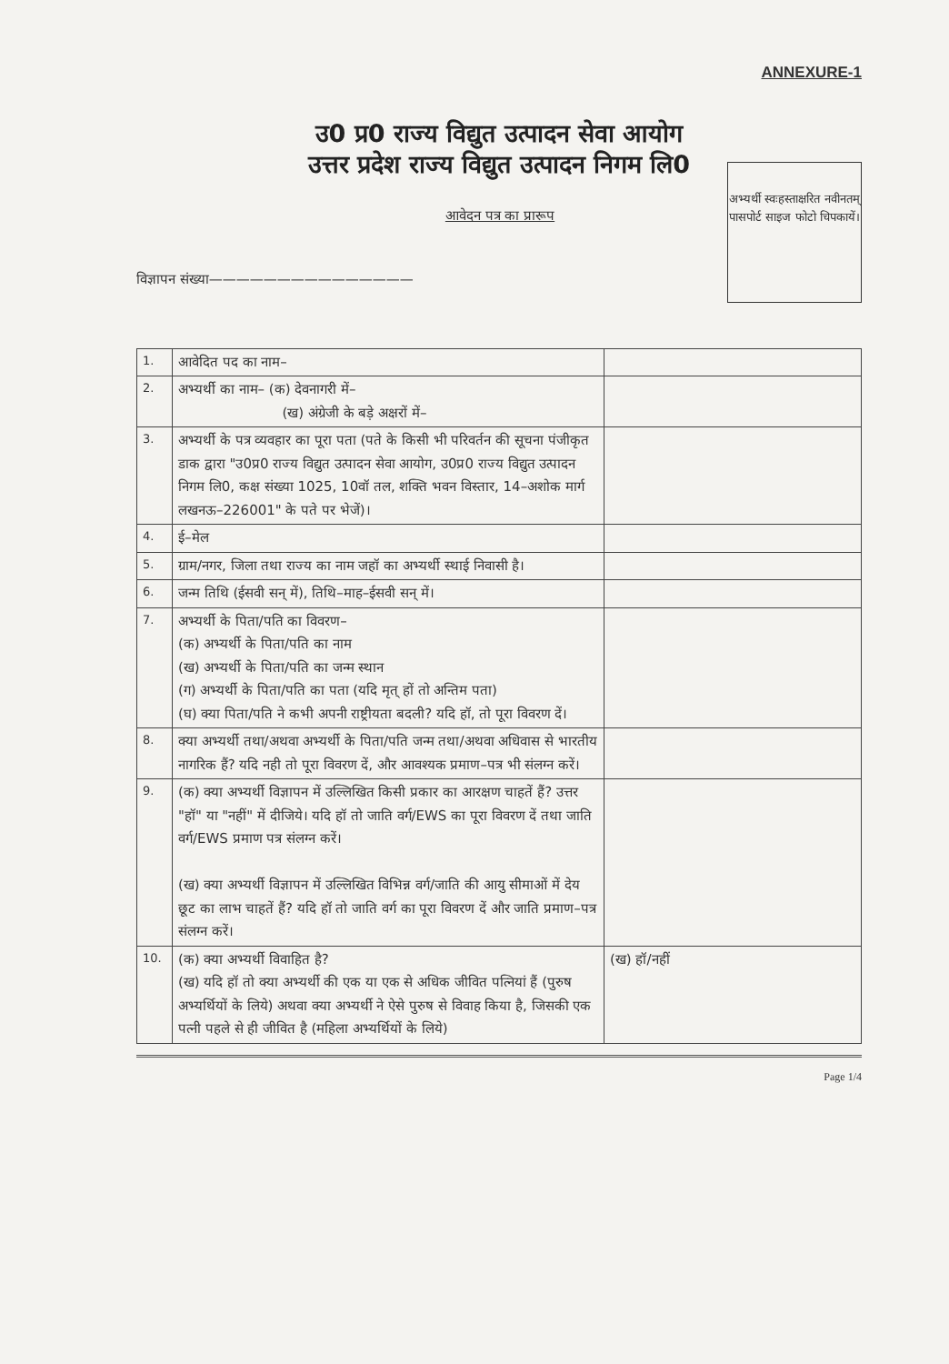ANNEXURE-1
उ0 प्र0 राज्य विद्युत उत्पादन सेवा आयोग
उत्तर प्रदेश राज्य विद्युत उत्पादन निगम लि0
आवेदन पत्र का प्रारूप
विज्ञापन संख्या———————————————
अभ्यर्थी स्वःहस्ताक्षरित नवीनतम् पासपोर्ट साइज फोटो चिपकायें।
| 1. | आवेदित पद का नाम– | |
| 2. | अभ्यर्थी का नाम– (क) देवनागरी में– (ख) अंग्रेजी के बड़े अक्षरों में– | |
| 3. | अभ्यर्थी के पत्र व्यवहार का पूरा पता (पते के किसी भी परिवर्तन की सूचना पंजीकृत डाक द्वारा "उ0प्र0 राज्य विद्युत उत्पादन सेवा आयोग, उ0प्र0 राज्य विद्युत उत्पादन निगम लि0, कक्ष संख्या 1025, 10वॉ तल, शक्ति भवन विस्तार, 14–अशोक मार्ग लखनऊ–226001" के पते पर भेजें)। | |
| 4. | ई–मेल | |
| 5. | ग्राम/नगर, जिला तथा राज्य का नाम जहॉ का अभ्यर्थी स्थाई निवासी है। | |
| 6. | जन्म तिथि (ईसवी सन् में), तिथि–माह–ईसवी सन् में। | |
| 7. | अभ्यर्थी के पिता/पति का विवरण– (क) अभ्यर्थी के पिता/पति का नाम (ख) अभ्यर्थी के पिता/पति का जन्म स्थान (ग) अभ्यर्थी के पिता/पति का पता (यदि मृत् हों तो अन्तिम पता) (घ) क्या पिता/पति ने कभी अपनी राष्ट्रीयता बदली? यदि हॉ, तो पूरा विवरण दें। | |
| 8. | क्या अभ्यर्थी तथा/अथवा अभ्यर्थी के पिता/पति जन्म तथा/अथवा अधिवास से भारतीय नागरिक हैं? यदि नही तो पूरा विवरण दें, और आवश्यक प्रमाण–पत्र भी संलग्न करें। | |
| 9. | (क) क्या अभ्यर्थी विज्ञापन में उल्लिखित किसी प्रकार का आरक्षण चाहतें हैं? उत्तर "हॉ" या "नहीं" में दीजिये। यदि हॉ तो जाति वर्ग/EWS का पूरा विवरण दें तथा जाति वर्ग/EWS प्रमाण पत्र संलग्न करें। (ख) क्या अभ्यर्थी विज्ञापन में उल्लिखित विभिन्न वर्ग/जाति की आयु सीमाओं में देय छूट का लाभ चाहतें हैं? यदि हॉ तो जाति वर्ग का पूरा विवरण दें और जाति प्रमाण–पत्र संलग्न करें। | |
| 10. | (क) क्या अभ्यर्थी विवाहित है? (ख) यदि हॉ तो क्या अभ्यर्थी की एक या एक से अधिक जीवित पत्नियां हैं (पुरुष अभ्यर्थियों के लिये) अथवा क्या अभ्यर्थी ने ऐसे पुरुष से विवाह किया है, जिसकी एक पत्नी पहले से ही जीवित है (महिला अभ्यर्थियों के लिये) | (ख) हॉ/नहीं |
Page 1/4